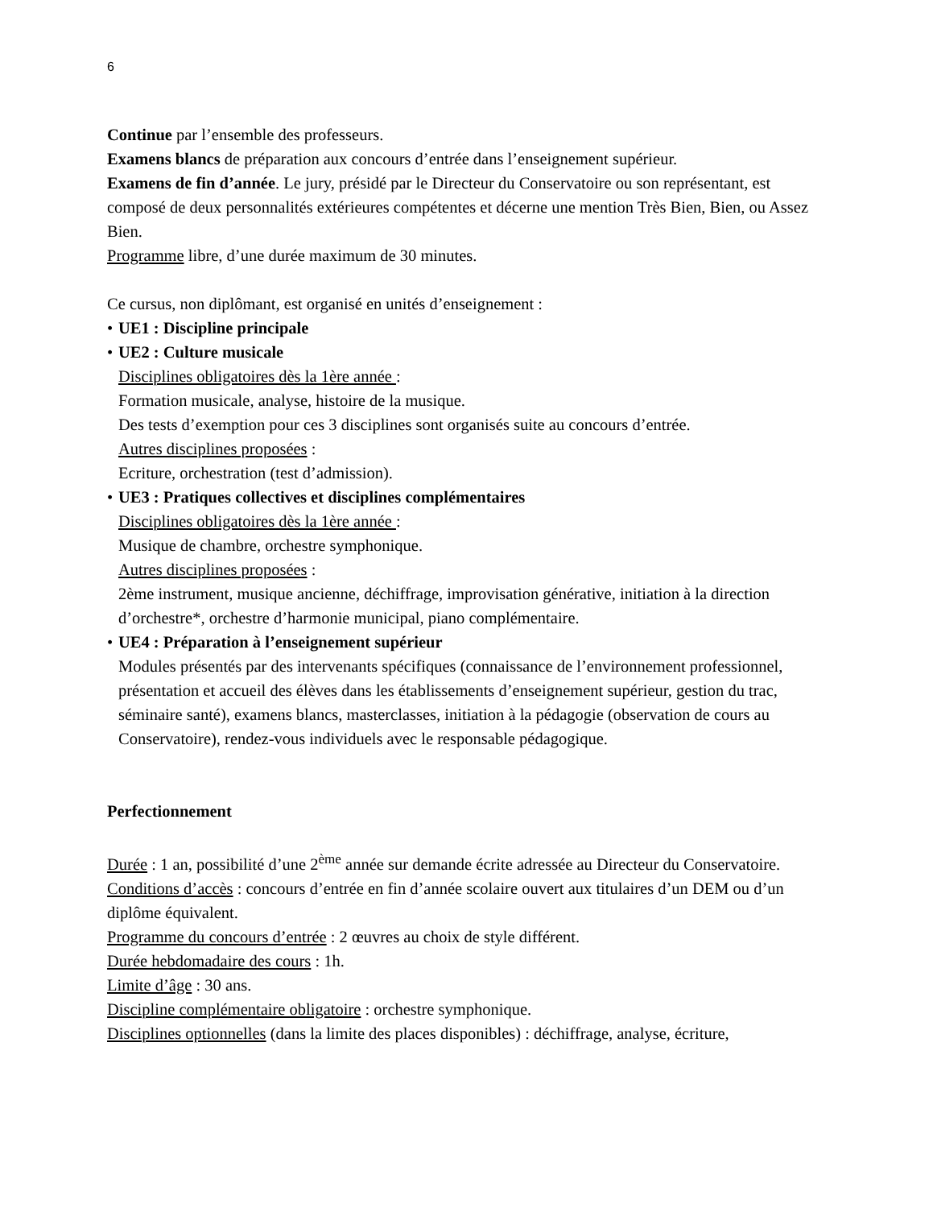6
Continue par l’ensemble des professeurs.
Examens blancs de préparation aux concours d’entrée dans l’enseignement supérieur.
Examens de fin d’année. Le jury, présidé par le Directeur du Conservatoire ou son représentant, est composé de deux personnalités extérieures compétentes et décerne une mention Très Bien, Bien, ou Assez Bien.
Programme libre, d’une durée maximum de 30 minutes.
Ce cursus, non diplômant, est organisé en unités d’enseignement :
• UE1 : Discipline principale
• UE2 : Culture musicale
Disciplines obligatoires dès la 1ère année :
Formation musicale, analyse, histoire de la musique.
Des tests d’exemption pour ces 3 disciplines sont organisés suite au concours d’entrée.
Autres disciplines proposées :
Ecriture, orchestration (test d’admission).
• UE3 : Pratiques collectives et disciplines complémentaires
Disciplines obligatoires dès la 1ère année :
Musique de chambre, orchestre symphonique.
Autres disciplines proposées :
2ème instrument, musique ancienne, déchiffrage, improvisation générative, initiation à la direction d’orchestre*, orchestre d’harmonie municipal, piano complémentaire.
• UE4 : Préparation à l’enseignement supérieur
Modules présentés par des intervenants spécifiques (connaissance de l’environnement professionnel, présentation et accueil des élèves dans les établissements d’enseignement supérieur, gestion du trac, séminaire santé), examens blancs, masterclasses, initiation à la pédagogie (observation de cours au Conservatoire), rendez-vous individuels avec le responsable pédagogique.
Perfectionnement
Durée : 1 an, possibilité d’une 2<sup>ème</sup> année sur demande écrite adressée au Directeur du Conservatoire.
Conditions d’accès : concours d’entrée en fin d’année scolaire ouvert aux titulaires d’un DEM ou d’un diplôme équivalent.
Programme du concours d’entrée : 2 œuvres au choix de style différent.
Durée hebdomadaire des cours : 1h.
Limite d’âge : 30 ans.
Discipline complémentaire obligatoire : orchestre symphonique.
Disciplines optionnelles (dans la limite des places disponibles) : déchiffrage, analyse, écriture,